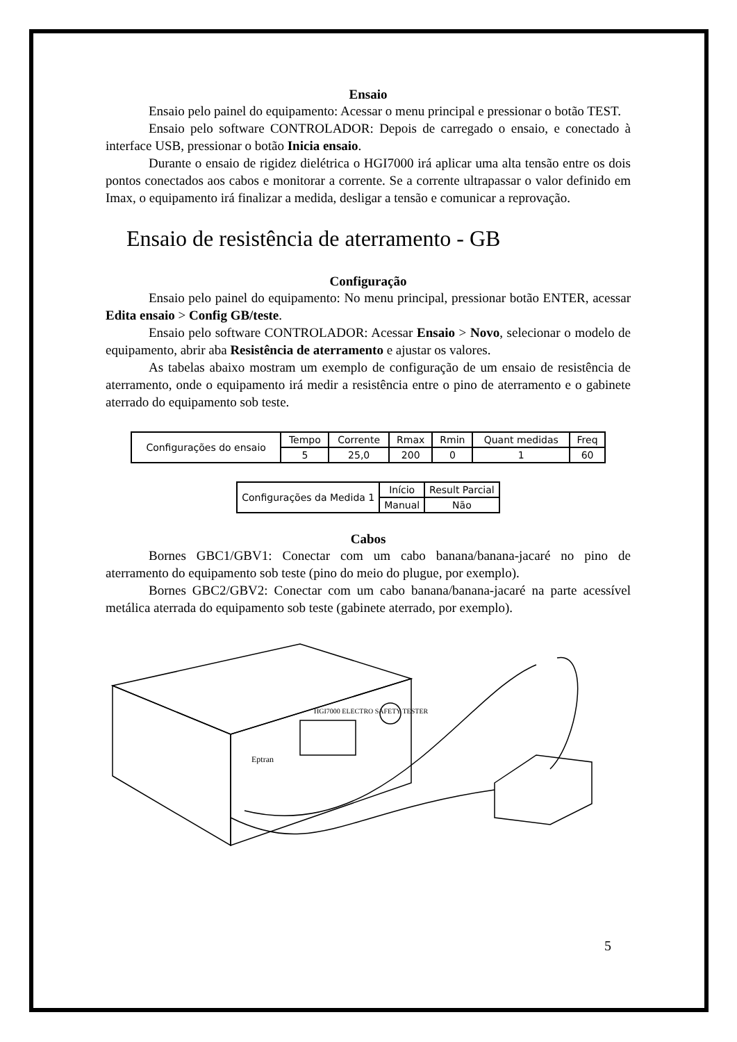Ensaio
Ensaio pelo painel do equipamento: Acessar o menu principal e pressionar o botão TEST.
Ensaio pelo software CONTROLADOR: Depois de carregado o ensaio, e conectado à interface USB, pressionar o botão Inicia ensaio.
Durante o ensaio de rigidez dielétrica o HGI7000 irá aplicar uma alta tensão entre os dois pontos conectados aos cabos e monitorar a corrente. Se a corrente ultrapassar o valor definido em Imax, o equipamento irá finalizar a medida, desligar a tensão e comunicar a reprovação.
Ensaio de resistência de aterramento - GB
Configuração
Ensaio pelo painel do equipamento: No menu principal, pressionar botão ENTER, acessar Edita ensaio > Config GB/teste.
Ensaio pelo software CONTROLADOR: Acessar Ensaio > Novo, selecionar o modelo de equipamento, abrir aba Resistência de aterramento e ajustar os valores.
As tabelas abaixo mostram um exemplo de configuração de um ensaio de resistência de aterramento, onde o equipamento irá medir a resistência entre o pino de aterramento e o gabinete aterrado do equipamento sob teste.
| Configurações do ensaio | Tempo | Corrente | Rmax | Rmin | Quant medidas | Freq |
| | 5 | 25,0 | 200 | 0 | 1 | 60 |
| Configurações da Medida 1 | Início | Result Parcial |
| | Manual | Não |
Cabos
Bornes GBC1/GBV1: Conectar com um cabo banana/banana-jacaré no pino de aterramento do equipamento sob teste (pino do meio do plugue, por exemplo).
Bornes GBC2/GBV2: Conectar com um cabo banana/banana-jacaré na parte acessível metálica aterrada do equipamento sob teste (gabinete aterrado, por exemplo).
HGI7000 ELECTRO SAFETY TESTER
Eptran
5